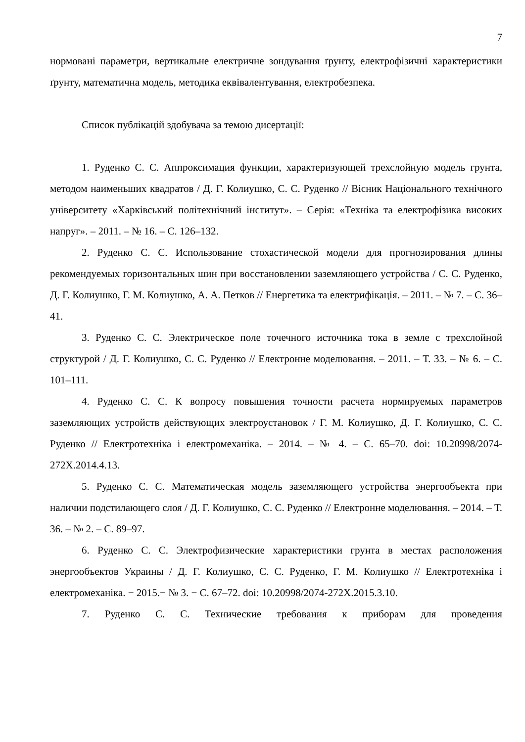7
нормовані параметри, вертикальне електричне зондування ґрунту, електрофізичні характеристики ґрунту, математична модель, методика еквівалентування, електробезпека.
Список публікацій здобувача за темою дисертації:
1. Руденко С. С. Аппроксимация функции, характеризующей трехслойную модель грунта, методом наименьших квадратов / Д. Г. Колиушко, С. С. Руденко // Вісник Національного технічного університету «Харківський політехнічний інститут». – Серія: «Техніка та електрофізика високих напруг». – 2011. – № 16. – С. 126–132.
2. Руденко С. С. Использование стохастической модели для прогнозирования длины рекомендуемых горизонтальных шин при восстановлении заземляющего устройства / С. С. Руденко, Д. Г. Колиушко, Г. М. Колиушко, А. А. Петков // Енергетика та електрифікація. – 2011. – № 7. – С. 36–41.
3. Руденко С. С. Электрическое поле точечного источника тока в земле с трехслойной структурой / Д. Г. Колиушко, С. С. Руденко // Електронне моделювання. – 2011. – Т. 33. – № 6. – С. 101–111.
4. Руденко С. С. К вопросу повышения точности расчета нормируемых параметров заземляющих устройств действующих электроустановок / Г. М. Колиушко, Д. Г. Колиушко, С. С. Руденко // Електротехніка і електромеханіка. – 2014. – № 4. – С. 65–70. doi: 10.20998/2074-272X.2014.4.13.
5. Руденко С. С. Математическая модель заземляющего устройства энергообъекта при наличии подстилающего слоя / Д. Г. Колиушко, С. С. Руденко // Електронне моделювання. – 2014. – Т. 36. – № 2. – С. 89–97.
6. Руденко С. С. Электрофизические характеристики грунта в местах расположения энергообъектов Украины / Д. Г. Колиушко, С. С. Руденко, Г. М. Колиушко // Електротехніка і електромеханіка. − 2015.− № 3. − С. 67–72. doi: 10.20998/2074-272X.2015.3.10.
7. Руденко С. С. Технические требования к приборам для проведения